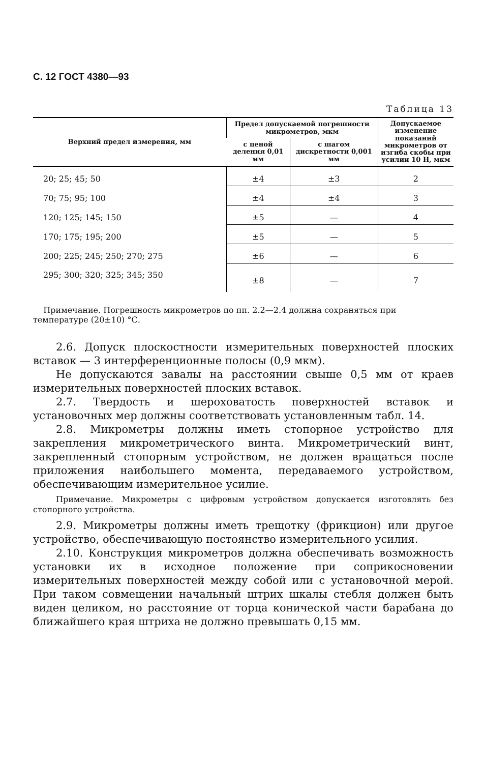С. 12 ГОСТ 4380—93
Таблица 13
| Верхний предел измерения, мм | Предел допускаемой погрешности микрометров, мкм | | Допускаемое изменение показаний микрометров от изгиба скобы при усилии 10 Н, мкм |
| --- | --- | --- | --- |
| | с ценой деления 0,01 мм | с шагом дискретности 0,001 мм | |
| 20; 25; 45; 50 | ±4 | ±3 | 2 |
| 70; 75; 95; 100 | ±4 | ±4 | 3 |
| 120; 125; 145; 150 | ±5 | — | 4 |
| 170; 175; 195; 200 | ±5 | — | 5 |
| 200; 225; 245; 250; 270; 275 | ±6 | — | 6 |
| 295; 300; 320; 325; 345; 350 | ±8 | — | 7 |
Примечание. Погрешность микрометров по пп. 2.2—2.4 должна сохраняться при температуре (20±10) °С.
2.6. Допуск плоскостности измерительных поверхностей плоских вставок — 3 интерференционные полосы (0,9 мкм).
Не допускаются завалы на расстоянии свыше 0,5 мм от краев измерительных поверхностей плоских вставок.
2.7. Твердость и шероховатость поверхностей вставок и установочных мер должны соответствовать установленным табл. 14.
2.8. Микрометры должны иметь стопорное устройство для закрепления микрометрического винта. Микрометрический винт, закрепленный стопорным устройством, не должен вращаться после приложения наибольшего момента, передаваемого устройством, обеспечивающим измерительное усилие.
Примечание. Микрометры с цифровым устройством допускается изготовлять без стопорного устройства.
2.9. Микрометры должны иметь трещотку (фрикцион) или другое устройство, обеспечивающую постоянство измерительного усилия.
2.10. Конструкция микрометров должна обеспечивать возможность установки их в исходное положение при соприкосновении измерительных поверхностей между собой или с установочной мерой. При таком совмещении начальный штрих шкалы стебля должен быть виден целиком, но расстояние от торца конической части барабана до ближайшего края штриха не должно превышать 0,15 мм.